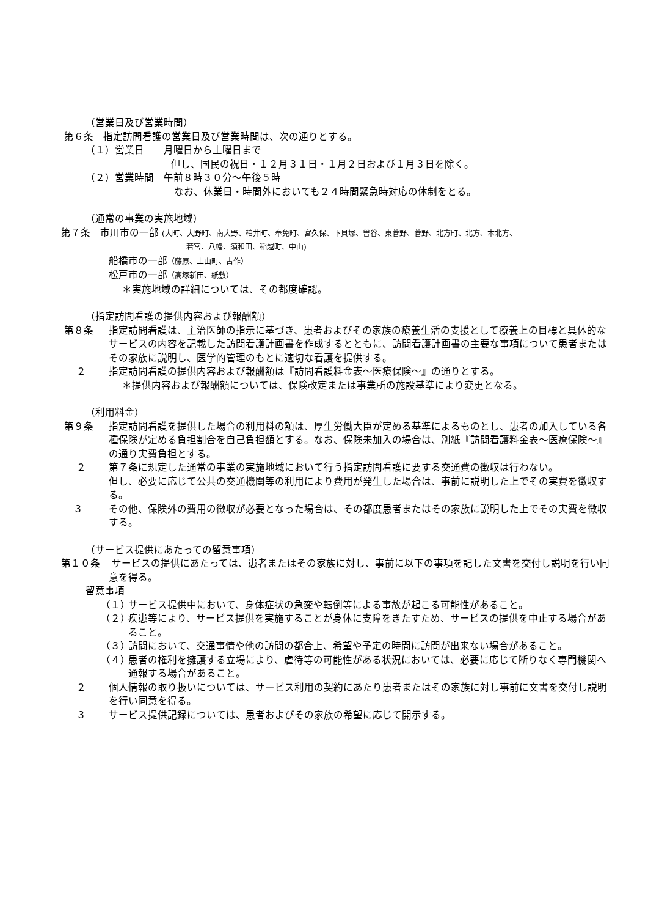（営業日及び営業時間）
第６条　指定訪問看護の営業日及び営業時間は、次の通りとする。
（１）営業日　　月曜日から土曜日まで
但し、国民の祝日・１２月３１日・１月２日および１月３日を除く。
（２）営業時間　午前８時３０分～午後５時
なお、休業日・時間外においても２４時間緊急時対応の体制をとる。
（通常の事業の実施地域）
第７条　市川市の一部 (大町、大野町、南大野、柏井町、奉免町、宮久保、下貝塚、曽谷、東菅野、菅野、北方町、北方、本北方、
若宮、八幡、須和田、稲越町、中山)
船橋市の一部（藤原、上山町、古作）
松戸市の一部（高塚新田、紙敷）
＊実施地域の詳細については、その都度確認。
（指定訪問看護の提供内容および報酬額）
第８条 指定訪問看護は、主治医師の指示に基づき、患者およびその家族の療養生活の支援として療養上の目標と具体的なサービスの内容を記載した訪問看護計画書を作成するとともに、訪問看護計画書の主要な事項について患者またはその家族に説明し、医学的管理のもとに適切な看護を提供する。
２ 指定訪問看護の提供内容および報酬額は『訪問看護料金表～医療保険～』の通りとする。
＊提供内容および報酬額については、保険改定または事業所の施設基準により変更となる。
（利用料金）
第９条 指定訪問看護を提供した場合の利用料の額は、厚生労働大臣が定める基準によるものとし、患者の加入している各種保険が定める負担割合を自己負担額とする。なお、保険未加入の場合は、別紙『訪問看護料金表～医療保険～』の通り実費負担とする。
２ 第７条に規定した通常の事業の実施地域において行う指定訪問看護に要する交通費の徴収は行わない。
但し、必要に応じて公共の交通機関等の利用により費用が発生した場合は、事前に説明した上でその実費を徴収する。
３ その他、保険外の費用の徴収が必要となった場合は、その都度患者またはその家族に説明した上でその実費を徴収する。
（サービス提供にあたっての留意事項）
第１０条 サービスの提供にあたっては、患者またはその家族に対し、事前に以下の事項を記した文書を交付し説明を行い同意を得る。
留意事項
（１）
サービス提供中において、身体症状の急変や転倒等による事故が起こる可能性があること。
（２）
疾患等により、サービス提供を実施することが身体に支障をきたすため、サービスの提供を中止する場合があること。
（３）
訪問において、交通事情や他の訪問の都合上、希望や予定の時間に訪問が出来ない場合があること。
（４）
患者の権利を擁護する立場により、虐待等の可能性がある状況においては、必要に応じて断りなく専門機関へ通報する場合があること。
２ 個人情報の取り扱いについては、サービス利用の契約にあたり患者またはその家族に対し事前に文書を交付し説明を行い同意を得る。
３ サービス提供記録については、患者およびその家族の希望に応じて開示する。